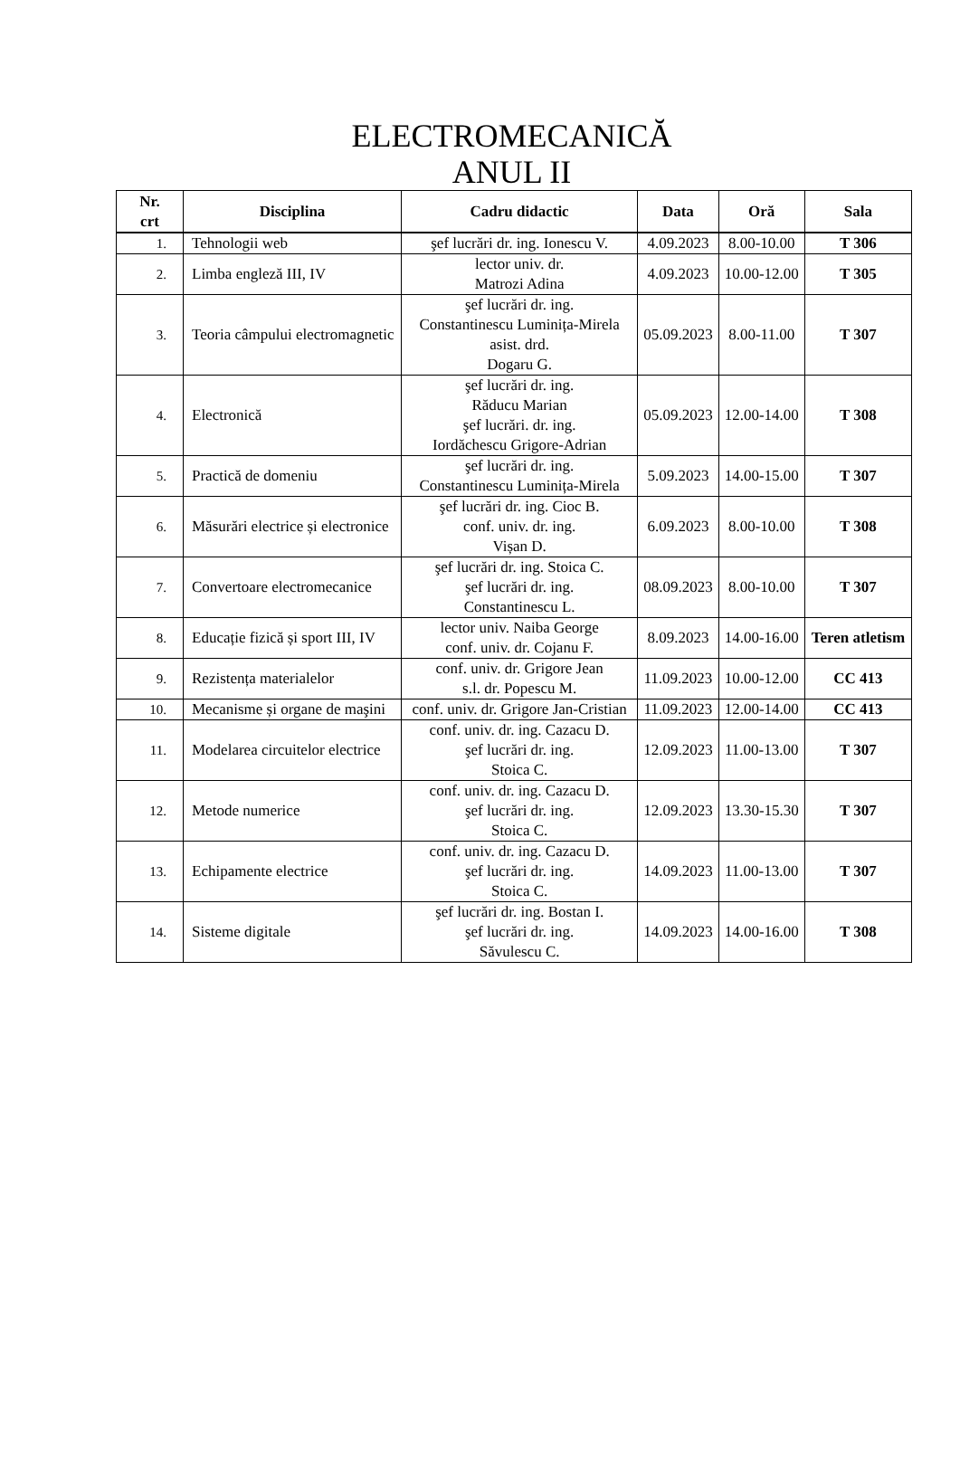ELECTROMECANICĂ
ANUL II
| Nr. crt | Disciplina | Cadru didactic | Data | Oră | Sala |
| --- | --- | --- | --- | --- | --- |
| 1. | Tehnologii web | şef lucrări dr. ing. Ionescu V. | 4.09.2023 | 8.00-10.00 | T 306 |
| 2. | Limba engleză III, IV | lector univ. dr. Matrozi Adina | 4.09.2023 | 10.00-12.00 | T 305 |
| 3. | Teoria câmpului electromagnetic | şef lucrări dr. ing. Constantinescu Luminița-Mirela asist. drd. Dogaru G. | 05.09.2023 | 8.00-11.00 | T 307 |
| 4. | Electronică | şef lucrări dr. ing. Răducu Marian şef lucrări. dr. ing. Iordăchescu Grigore-Adrian | 05.09.2023 | 12.00-14.00 | T 308 |
| 5. | Practică de domeniu | şef lucrări dr. ing. Constantinescu Luminița-Mirela | 5.09.2023 | 14.00-15.00 | T 307 |
| 6. | Măsurări electrice și electronice | şef lucrări dr. ing. Cioc B. conf. univ. dr. ing. Vișan D. | 6.09.2023 | 8.00-10.00 | T 308 |
| 7. | Convertoare electromecanice | şef lucrări dr. ing. Stoica C. şef lucrări dr. ing. Constantinescu L. | 08.09.2023 | 8.00-10.00 | T 307 |
| 8. | Educație fizică și sport III, IV | lector univ. Naiba George conf. univ. dr. Cojanu F. | 8.09.2023 | 14.00-16.00 | Teren atletism |
| 9. | Rezistența materialelor | conf. univ. dr. Grigore Jean s.l. dr. Popescu M. | 11.09.2023 | 10.00-12.00 | CC 413 |
| 10. | Mecanisme și organe de maşini | conf. univ. dr. Grigore Jan-Cristian | 11.09.2023 | 12.00-14.00 | CC 413 |
| 11. | Modelarea circuitelor electrice | conf. univ. dr. ing. Cazacu D. şef lucrări dr. ing. Stoica C. | 12.09.2023 | 11.00-13.00 | T 307 |
| 12. | Metode numerice | conf. univ. dr. ing. Cazacu D. şef lucrări dr. ing. Stoica C. | 12.09.2023 | 13.30-15.30 | T 307 |
| 13. | Echipamente electrice | conf. univ. dr. ing. Cazacu D. şef lucrări dr. ing. Stoica C. | 14.09.2023 | 11.00-13.00 | T 307 |
| 14. | Sisteme digitale | şef lucrări dr. ing. Bostan I. şef lucrări dr. ing. Săvulescu C. | 14.09.2023 | 14.00-16.00 | T 308 |